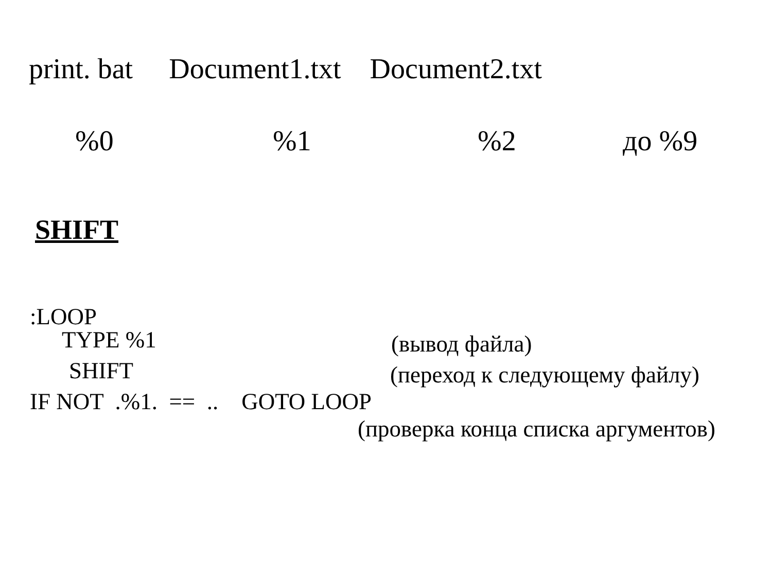print. bat Document1.txt Document2.txt
%0%1%2 до %9
SHIFT
:LOOP
TYPE %1 (вывод файла)
SHIFT (переход к следующему файлу)
IF NOT .%1. == .. GOTO LOOP
(проверка конца списка аргументов)